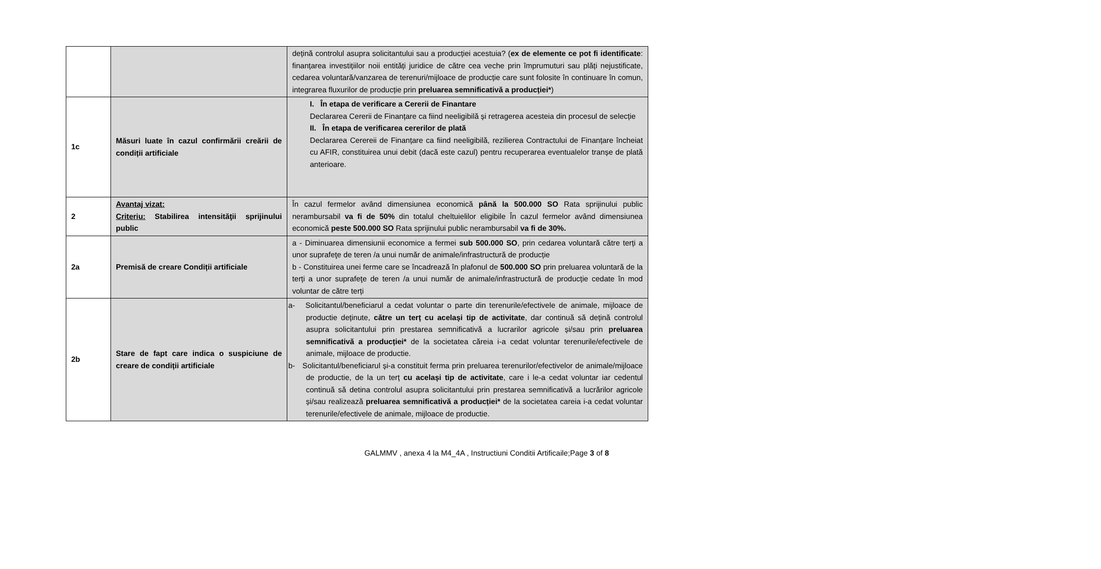| | | dețină controlul asupra solicitantului sau a producției acestuia? ( ex de elemente ce pot fi identificate : finanțarea investițiilor noii entități juridice de către cea veche prin împrumuturi sau plăți nejustificate, cedarea voluntară/vanzarea de terenuri/mijloace de producție care sunt folosite în continuare în comun, integrarea fluxurilor de producție prin preluarea semnificativă a producției* ) |
| 1c | Măsuri luate în cazul confirmării creării de condiții artificiale | I. În etapa de verificare a Cererii de Finantare Declararea Cererii de Finanțare ca fiind neeligibilă și retragerea acesteia din procesul de selecție II. În etapa de verificarea cererilor de plată Declararea Cerereii de Finanțare ca fiind neeligibilă, rezilierea Contractului de Finanțare încheiat cu AFIR, constituirea unui debit (dacă este cazul) pentru recuperarea eventualelor tranșe de plată anterioare. |
| 2 | Avantaj vizat: Criteriu: Stabilirea intensităţii sprijinului public | În cazul fermelor având dimensiunea economică până la 500.000 SO Rata sprijinului public nerambursabil va fi de 50% din totalul cheltuielilor eligibile În cazul fermelor având dimensiunea economică peste 500.000 SO Rata sprijinului public nerambursabil va fi de 30%. |
| 2a | Premisă de creare Condiții artificiale | a - Diminuarea dimensiunii economice a fermei sub 500.000 SO , prin cedarea voluntară către terți a unor suprafeţe de teren /a unui număr de animale/infrastructură de producție b - Constituirea unei ferme care se încadrează în plafonul de 500.000 SO prin preluarea voluntară de la terți a unor suprafeţe de teren /a unui număr de animale/infrastructură de producție cedate în mod voluntar de către terți |
| 2b | Stare de fapt care indica o suspiciune de creare de condiții artificiale | a- Solicitantul/beneficiarul a cedat voluntar o parte din terenurile/efectivele de animale, mijloace de productie deținute, către un terț cu același tip de activitate , dar continuă să dețină controlul asupra solicitantului prin prestarea semnificativă a lucrarilor agricole și/sau prin preluarea semnificativă a producției* de la societatea căreia i-a cedat voluntar terenurile/efectivele de animale, mijloace de productie. b- Solicitantul/beneficiarul și-a constituit ferma prin preluarea terenurilor/efectivelor de animale/mijloace de productie, de la un terț cu același tip de activitate , care i le-a cedat voluntar iar cedentul continuă să detina controlul asupra solicitantului prin prestarea semnificativă a lucrărilor agricole și/sau realizează preluarea semnificativă a producției* de la societatea careia i-a cedat voluntar terenurile/efectivele de animale, mijloace de productie. |
GALMMV , anexa 4 la M4_4A , Instructiuni Conditii Artificaile;Page 3 of 8